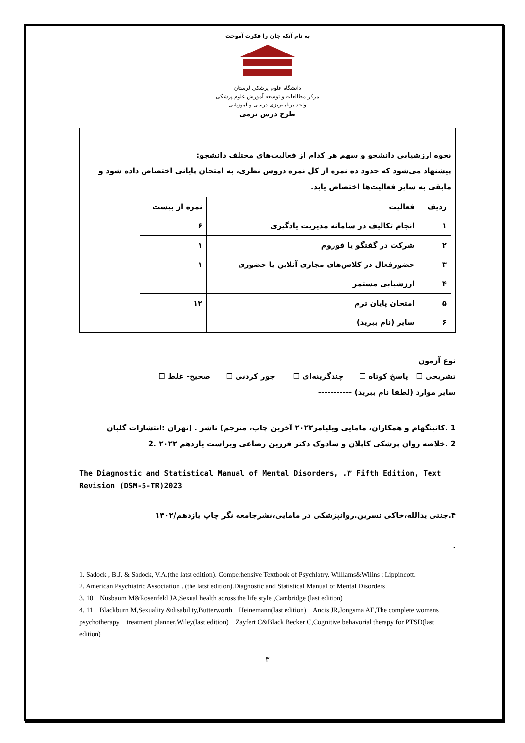به نام آنکه جان را فکرت آموخت
دانشگاه علوم پزشکی لرستان
مرکز مطالعات و توسعه آموزش علوم پزشکی
واحد برنامه‌ریزی درسی و آموزشی
طرح درس ترمی
نحوه ارزشیابی دانشجو و سهم هر کدام از فعالیت‌های مختلف دانشجو:
پیشنهاد می‌شود که حدود ده نمره از کل نمره دروس نظری، به امتحان پایانی اختصاص داده شود و مابقی به سایر فعالیت‌ها اختصاص یابد.
| ردیف | فعالیت | نمره از بیست |
| --- | --- | --- |
| ۱ | انجام تکالیف در سامانه مدیریت یادگیری | ۶ |
| ۲ | شرکت در گفتگو یا فوروم | ۱ |
| ۳ | حضورفعال در کلاس‌های مجازی آنلاین یا حضوری | ۱ |
| ۴ | ارزشیابی مستمر | |
| ۵ | امتحان پایان ترم | ۱۲ |
| ۶ | سایر (نام ببرید) | |
نوع آزمون
تشریحی ☐ پاسخ کوتاه ☐ چندگزینه‌ای ☐ جور کردنی ☐ صحیح- غلط ☐
سایر موارد (لطفا نام ببرید) -----------
1 .کانینگهام و همکاران، مامایی ویلیامز۲۰۲۲ آخرین چاپ، مترجم) ناشر . (تهران :انتشارات گلبان
2 .خلاصه روان پزشکی کاپلان و سادوک دکتر فرزین رضاعی ویراست یازدهم ۲۰۲۲ .2
The Diagnostic and Statistical Manual of Mental Disorders, .۳ Fifth Edition, Text Revision (DSM-5-TR)2023
۴.جنتی یدالله،خاکی نسرین.روانپزشکی در مامایی،نشرجامعه نگر چاپ یازدهم/۱۴۰۲
.
1. Sadock , B.J. & Sadock, V.A.(the latst edition). Comperhensive Textbook of Psychlatry. Willlams&Wilins : Lippincott.
2. American Psychiatric Association . (the latst edition).Diagnostic and Statistical Manual of Mental Disorders
3. 10 _ Nusbaum M&Rosenfeld JA,Sexual health across the life style ,Cambridge (last edition)
4. 11 _ Blackburn M,Sexuality &disability,Butterworth _ Heinemann(last edition) _ Ancis JR,Jongsma AE,The complete womens psychotherapy _ treatment planner,Wiley(last edition) _ Zayfert C&Black Becker C,Cognitive behavorial therapy for PTSD(last edition)
۳